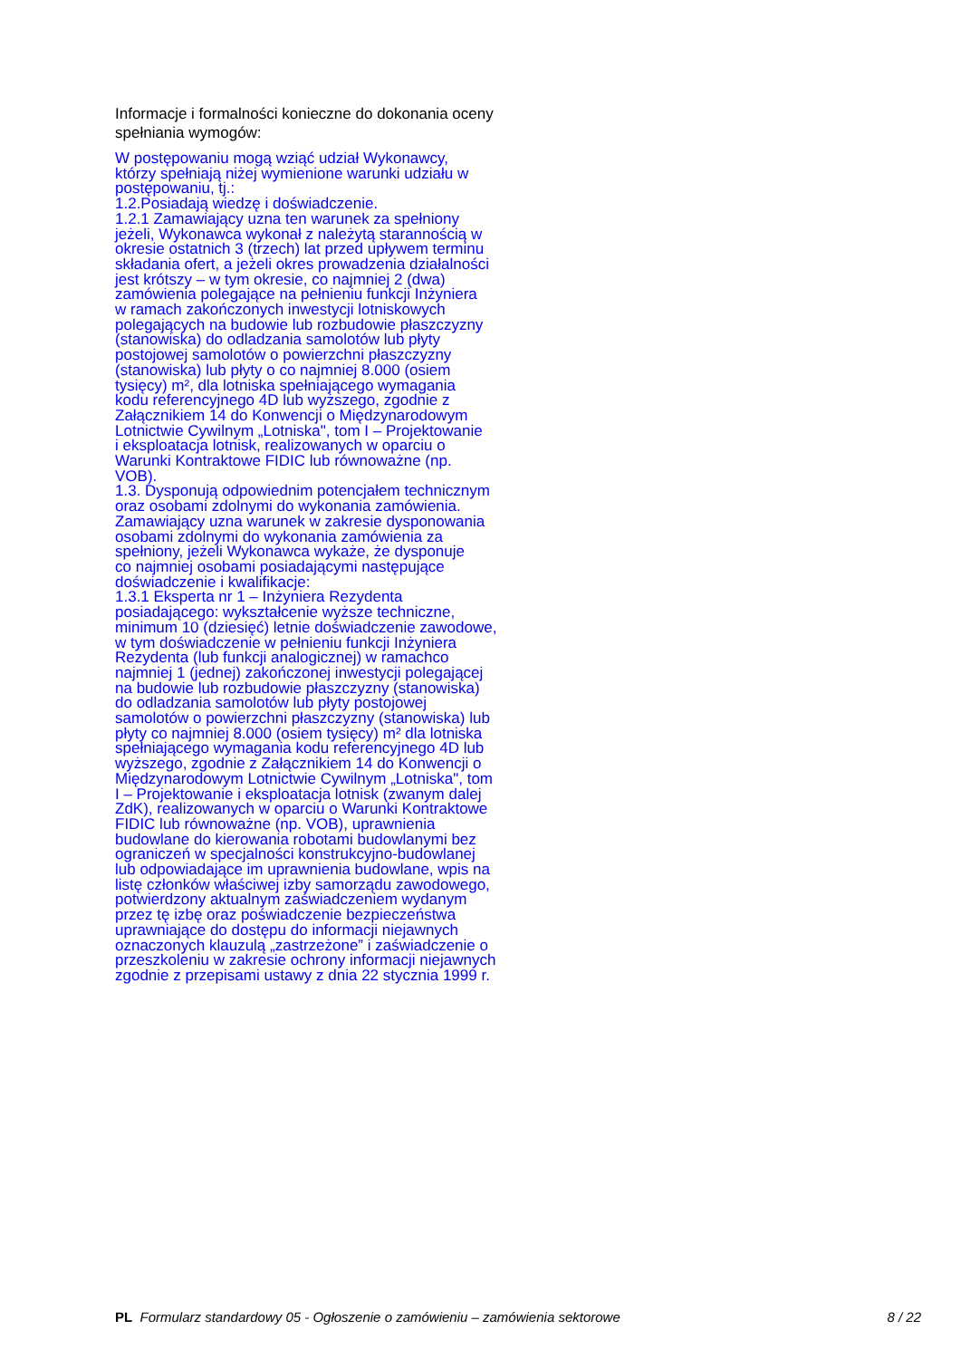Informacje i formalności konieczne do dokonania oceny spełniania wymogów:
W postępowaniu mogą wziąć udział Wykonawcy,
którzy spełniają niżej wymienione warunki udziału w
postępowaniu, tj.:
1.2.Posiadają wiedzę i doświadczenie.
1.2.1 Zamawiający uzna ten warunek za spełniony
jeżeli, Wykonawca wykonał z należytą starannością w
okresie ostatnich 3 (trzech) lat przed upływem terminu
składania ofert, a jeżeli okres prowadzenia działalności
jest krótszy – w tym okresie, co najmniej 2 (dwa)
zamówienia polegające na pełnieniu funkcji Inżyniera
w ramach zakończonych inwestycji lotniskowych
polegających na budowie lub rozbudowie płaszczyzny
(stanowiska) do odladzania samolotów lub płyty
postojowej samolotów o powierzchni płaszczyzny
(stanowiska) lub płyty o co najmniej 8.000 (osiem
tysięcy) m², dla lotniska spełniającego wymagania
kodu referencyjnego 4D lub wyższego, zgodnie z
Załącznikiem 14 do Konwencji o Międzynarodowym
Lotnictwie Cywilnym „Lotniska", tom I – Projektowanie
i eksploatacja lotnisk, realizowanych w oparciu o
Warunki Kontraktowe FIDIC lub równoważne (np.
VOB).
1.3. Dysponują odpowiednim potencjałem technicznym
oraz osobami zdolnymi do wykonania zamówienia.
Zamawiający uzna warunek w zakresie dysponowania
osobami zdolnymi do wykonania zamówienia za
spełniony, jeżeli Wykonawca wykaże, że dysponuje
co najmniej osobami posiadającymi następujące
doświadczenie i kwalifikacje:
1.3.1 Eksperta nr 1 – Inżyniera Rezydenta
posiadającego: wykształcenie wyższe techniczne,
minimum 10 (dziesięć) letnie doświadczenie zawodowe,
w tym doświadczenie w pełnieniu funkcji Inżyniera
Rezydenta (lub funkcji analogicznej) w ramachco
najmniej 1 (jednej) zakończonej inwestycji polegającej
na budowie lub rozbudowie płaszczyzny (stanowiska)
do odladzania samolotów lub płyty postojowej
samolotów o powierzchni płaszczyzny (stanowiska) lub
płyty co najmniej 8.000 (osiem tysięcy) m² dla lotniska
spełniającego wymagania kodu referencyjnego 4D lub
wyższego, zgodnie z Załącznikiem 14 do Konwencji o
Międzynarodowym Lotnictwie Cywilnym „Lotniska", tom
I – Projektowanie i eksploatacja lotnisk (zwanym dalej
ZdK), realizowanych w oparciu o Warunki Kontraktowe
FIDIC lub równoważne (np. VOB), uprawnienia
budowlane do kierowania robotami budowlanymi bez
ograniczeń w specjalności konstrukcyjno-budowlanej
lub odpowiadające im uprawnienia budowlane, wpis na
listę członków właściwej izby samorządu zawodowego,
potwierdzony aktualnym zaświadczeniem wydanym
przez tę izbę oraz poświadczenie bezpieczeństwa
uprawniające do dostępu do informacji niejawnych
oznaczonych klauzulą „zastrzeżone” i zaświadczenie o
przeszkoleniu w zakresie ochrony informacji niejawnych
zgodnie z przepisami ustawy z dnia 22 stycznia 1999 r.
PL Formularz standardowy 05 - Ogłoszenie o zamówieniu – zamówienia sektorowe 8 / 22